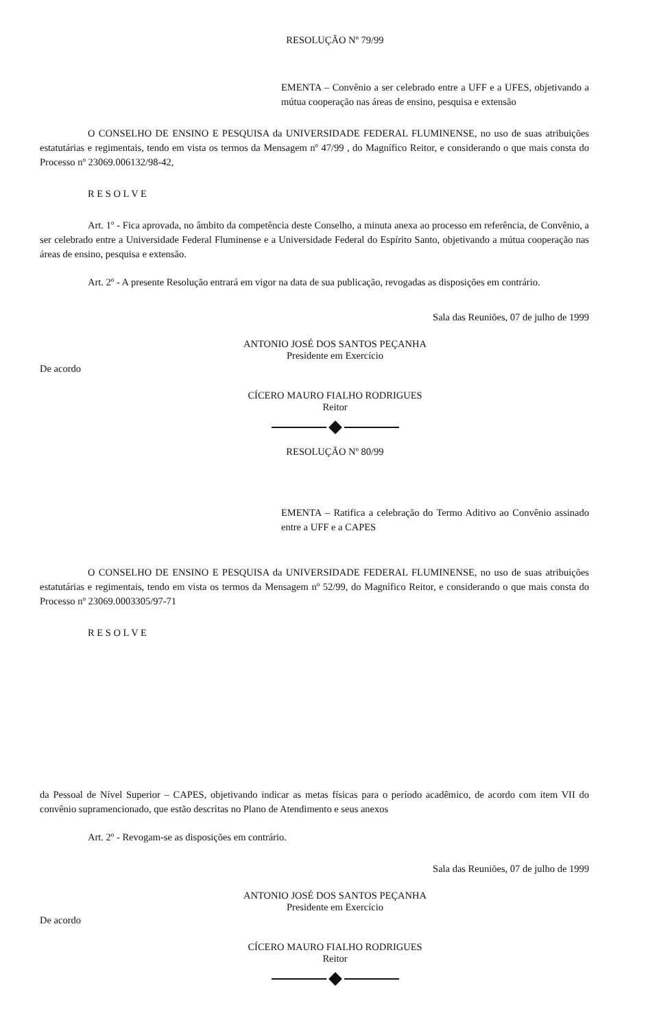RESOLUÇÃO Nº 79/99
EMENTA – Convênio a ser celebrado entre a UFF e a UFES, objetivando a mútua cooperação nas áreas de ensino, pesquisa e extensão
O CONSELHO DE ENSINO E PESQUISA da UNIVERSIDADE FEDERAL FLUMINENSE, no uso de suas atribuições estatutárias e regimentais, tendo em vista os termos da Mensagem nº 47/99 , do Magnífico Reitor, e considerando o que mais consta do Processo nº 23069.006132/98-42,
R E S O L V E
Art. 1º - Fica aprovada, no âmbito da competência deste Conselho, a minuta anexa ao processo em referência, de Convênio, a ser celebrado entre a Universidade Federal Fluminense e a Universidade Federal do Espírito Santo, objetivando a mútua cooperação nas áreas de ensino, pesquisa e extensão.
Art. 2º - A presente Resolução entrará em vigor na data de sua publicação, revogadas as disposições em contrário.
Sala das Reuniões, 07 de julho de 1999
ANTONIO JOSÉ DOS SANTOS PEÇANHA
Presidente em Exercício
De acordo
CÍCERO MAURO FIALHO RODRIGUES
Reitor
RESOLUÇÃO Nº 80/99
EMENTA – Ratifica a celebração do Termo Aditivo ao Convênio assinado entre a UFF e a CAPES
O CONSELHO DE ENSINO E PESQUISA da UNIVERSIDADE FEDERAL FLUMINENSE, no uso de suas atribuições estatutárias e regimentais, tendo em vista os termos da Mensagem nº 52/99, do Magnífico Reitor, e considerando o que mais consta do Processo nº 23069.0003305/97-71
R E S O L V E
da Pessoal de Nível Superior – CAPES, objetivando indicar as metas físicas para o período acadêmico, de acordo com item VII do convênio supramencionado, que estão descritas no Plano de Atendimento e seus anexos
Art. 2º - Revogam-se as disposições em contrário.
Sala das Reuniões, 07 de julho de 1999
ANTONIO JOSÉ DOS SANTOS PEÇANHA
Presidente em Exercício
De acordo
CÍCERO MAURO FIALHO RODRIGUES
Reitor